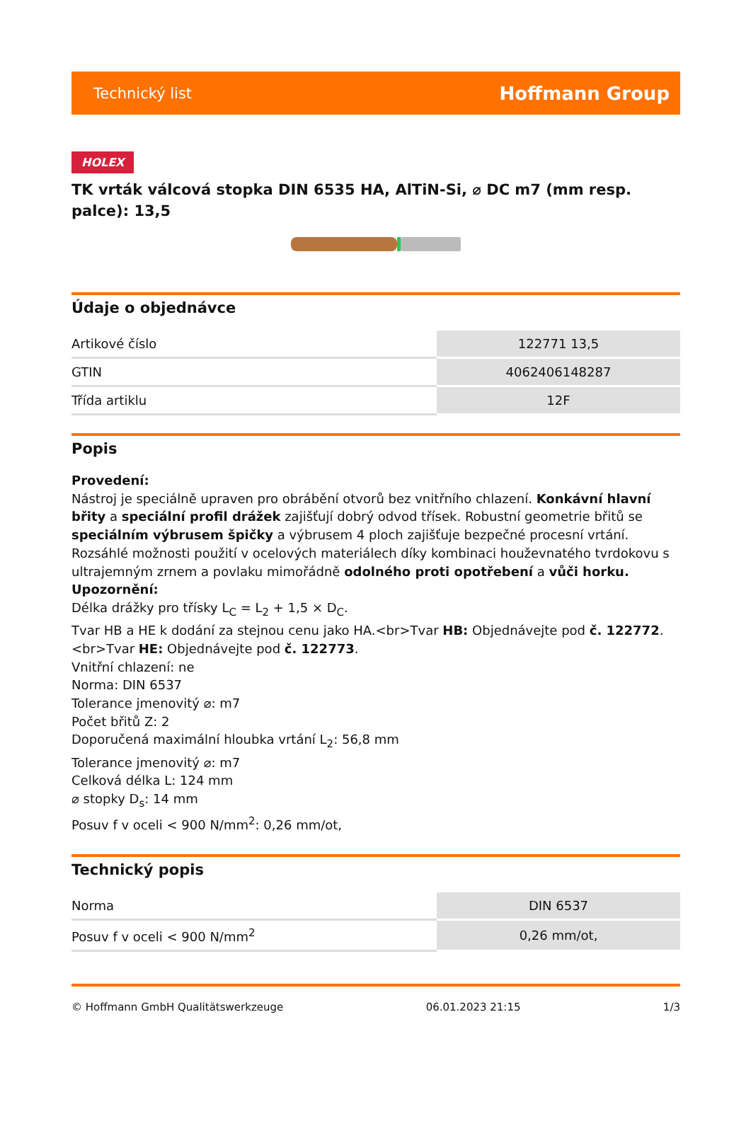Technický list Hoffmann Group
HOLEX
TK vrták válcová stopka DIN 6535 HA, AlTiN-Si, ⌀ DC m7 (mm resp. palce): 13,5
Údaje o objednávce
| Artikové číslo | 122771 13,5 |
| GTIN | 4062406148287 |
| Třída artiklu | 12F |
Popis
Provedení:
Nástroj je speciálně upraven pro obrábění otvorů bez vnitřního chlazení. Konkávní hlavní břity a speciální profil drážek zajišťují dobrý odvod třísek. Robustní geometrie břitů se speciálním výbrusem špičky a výbrusem 4 ploch zajišťuje bezpečné procesní vrtání. Rozsáhlé možnosti použití v ocelových materiálech díky kombinaci houževnatého tvrdokovu s ultrajemným zrnem a povlaku mimořádně odolného proti opotřebení a vůči horku.
Upozornění:
Délka drážky pro třísky L<sub>C</sub> = L<sub>2</sub> + 1,5 × D<sub>C</sub>.
Tvar HB a HE k dodání za stejnou cenu jako HA.<br>Tvar HB: Objednávejte pod č. 122772.<br>Tvar HE: Objednávejte pod č. 122773.
Vnitřní chlazení: ne
Norma: DIN 6537
Tolerance jmenovitý ⌀: m7
Počet břitů Z: 2
Doporučená maximální hloubka vrtání L<sub>2</sub>: 56,8 mm
Tolerance jmenovitý ⌀: m7
Celková délka L: 124 mm
⌀ stopky D<sub>s</sub>: 14 mm
Posuv f v oceli < 900 N/mm<sup>2</sup>: 0,26 mm/ot,
Technický popis
| Norma | DIN 6537 |
| Posuv f v oceli < 900 N/mm<sup>2</sup> | 0,26 mm/ot, |
© Hoffmann GmbH Qualitätswerkzeuge 06.01.2023 21:15 1/3